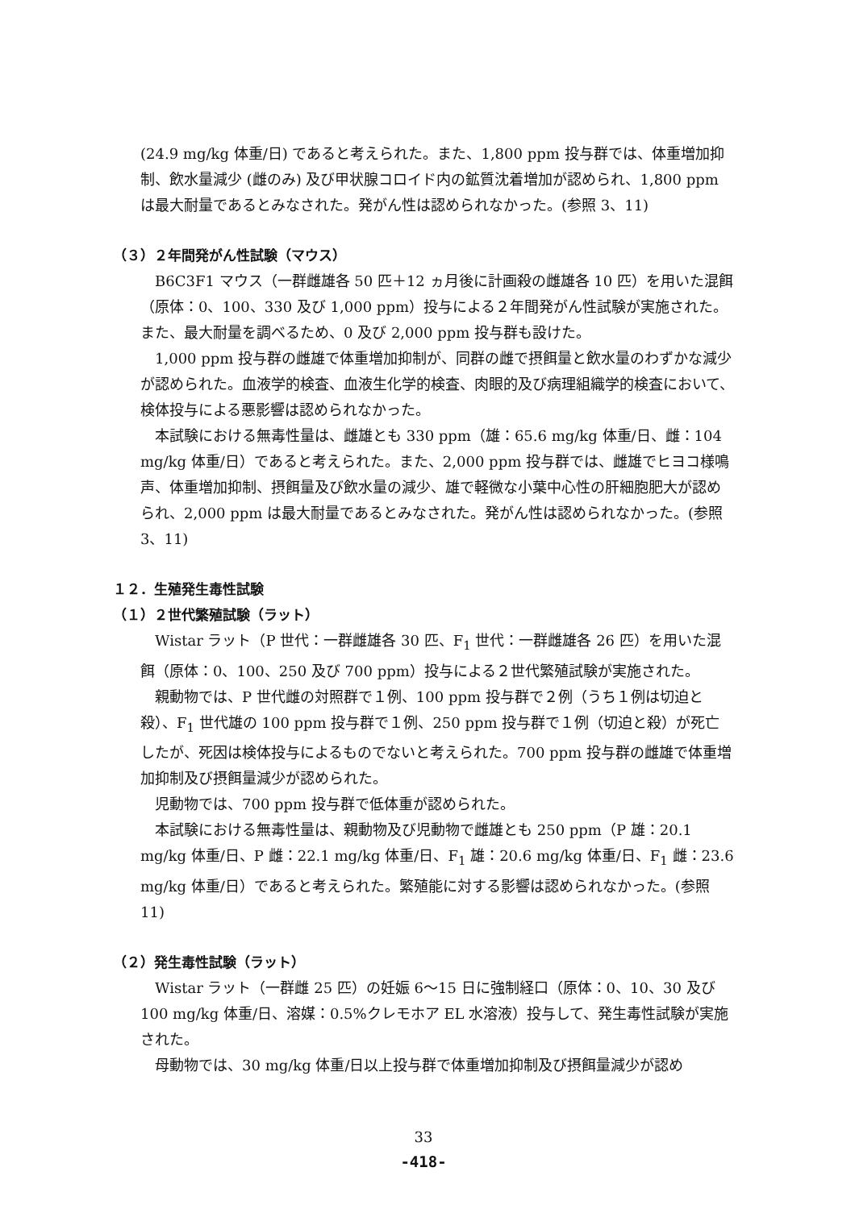(24.9 mg/kg 体重/日) であると考えられた。また、1,800 ppm 投与群では、体重増加抑制、飲水量減少 (雌のみ) 及び甲状腺コロイド内の鉱質沈着増加が認められ、1,800 ppm は最大耐量であるとみなされた。発がん性は認められなかった。(参照 3、11)
（３）２年間発がん性試験（マウス）
B6C3F1 マウス（一群雌雄各 50 匹＋12 ヵ月後に計画殺の雌雄各 10 匹）を用いた混餌（原体：0、100、330 及び 1,000 ppm）投与による２年間発がん性試験が実施された。また、最大耐量を調べるため、0 及び 2,000 ppm 投与群も設けた。
1,000 ppm 投与群の雌雄で体重増加抑制が、同群の雌で摂餌量と飲水量のわずかな減少が認められた。血液学的検査、血液生化学的検査、肉眼的及び病理組織学的検査において、検体投与による悪影響は認められなかった。
本試験における無毒性量は、雌雄とも 330 ppm（雄：65.6 mg/kg 体重/日、雌：104 mg/kg 体重/日）であると考えられた。また、2,000 ppm 投与群では、雌雄でヒヨコ様鳴声、体重増加抑制、摂餌量及び飲水量の減少、雄で軽微な小葉中心性の肝細胞肥大が認められ、2,000 ppm は最大耐量であるとみなされた。発がん性は認められなかった。(参照 3、11)
１２．生殖発生毒性試験
（１）２世代繁殖試験（ラット）
Wistar ラット（P 世代：一群雌雄各 30 匹、F<sub>1</sub> 世代：一群雌雄各 26 匹）を用いた混餌（原体：0、100、250 及び 700 ppm）投与による２世代繁殖試験が実施された。
親動物では、P 世代雌の対照群で１例、100 ppm 投与群で２例（うち１例は切迫と殺）、F<sub>1</sub> 世代雄の 100 ppm 投与群で１例、250 ppm 投与群で１例（切迫と殺）が死亡したが、死因は検体投与によるものでないと考えられた。700 ppm 投与群の雌雄で体重増加抑制及び摂餌量減少が認められた。
児動物では、700 ppm 投与群で低体重が認められた。
本試験における無毒性量は、親動物及び児動物で雌雄とも 250 ppm（P 雄：20.1 mg/kg 体重/日、P 雌：22.1 mg/kg 体重/日、F<sub>1</sub> 雄：20.6 mg/kg 体重/日、F<sub>1</sub> 雌：23.6 mg/kg 体重/日）であると考えられた。繁殖能に対する影響は認められなかった。(参照 11)
（２）発生毒性試験（ラット）
Wistar ラット（一群雌 25 匹）の妊娠 6～15 日に強制経口（原体：0、10、30 及び 100 mg/kg 体重/日、溶媒：0.5%クレモホア EL 水溶液）投与して、発生毒性試験が実施された。
母動物では、30 mg/kg 体重/日以上投与群で体重増加抑制及び摂餌量減少が認め
33
-418-